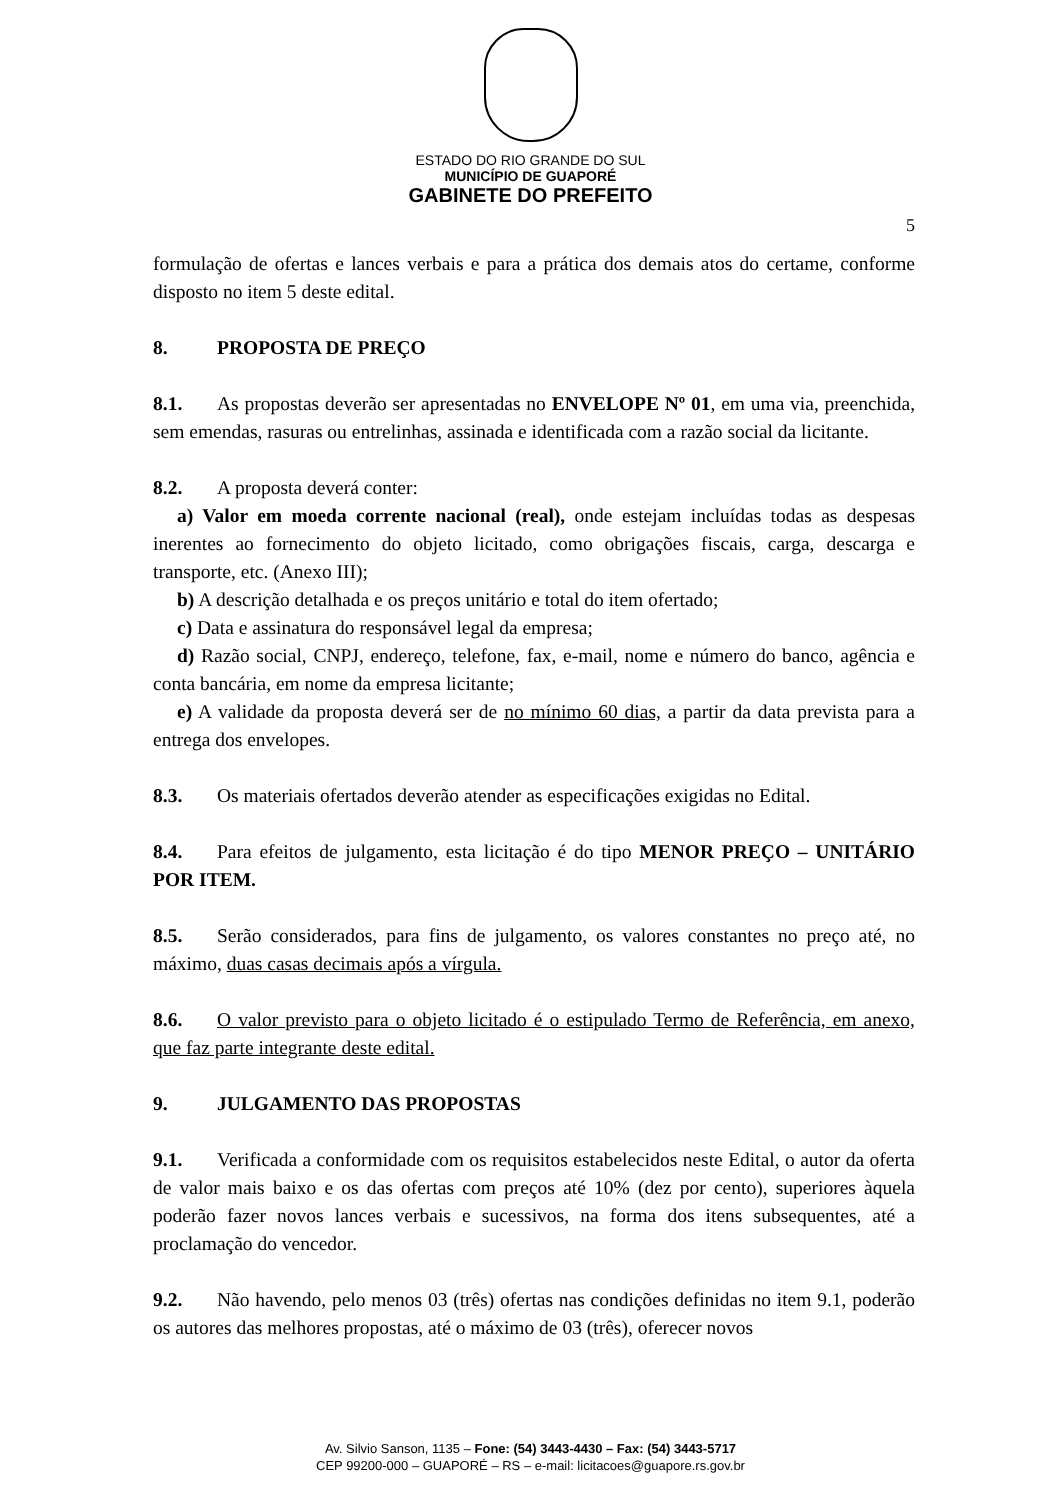ESTADO DO RIO GRANDE DO SUL
MUNICÍPIO DE GUAPORÉ
GABINETE DO PREFEITO
5
formulação de ofertas e lances verbais e para a prática dos demais atos do certame, conforme disposto no item 5 deste edital.
8. PROPOSTA DE PREÇO
8.1. As propostas deverão ser apresentadas no ENVELOPE Nº 01, em uma via, preenchida, sem emendas, rasuras ou entrelinhas, assinada e identificada com a razão social da licitante.
8.2. A proposta deverá conter:
a) Valor em moeda corrente nacional (real), onde estejam incluídas todas as despesas inerentes ao fornecimento do objeto licitado, como obrigações fiscais, carga, descarga e transporte, etc. (Anexo III);
b) A descrição detalhada e os preços unitário e total do item ofertado;
c) Data e assinatura do responsável legal da empresa;
d) Razão social, CNPJ, endereço, telefone, fax, e-mail, nome e número do banco, agência e conta bancária, em nome da empresa licitante;
e) A validade da proposta deverá ser de no mínimo 60 dias, a partir da data prevista para a entrega dos envelopes.
8.3. Os materiais ofertados deverão atender as especificações exigidas no Edital.
8.4. Para efeitos de julgamento, esta licitação é do tipo MENOR PREÇO – UNITÁRIO POR ITEM.
8.5. Serão considerados, para fins de julgamento, os valores constantes no preço até, no máximo, duas casas decimais após a vírgula.
8.6. O valor previsto para o objeto licitado é o estipulado Termo de Referência, em anexo, que faz parte integrante deste edital.
9. JULGAMENTO DAS PROPOSTAS
9.1. Verificada a conformidade com os requisitos estabelecidos neste Edital, o autor da oferta de valor mais baixo e os das ofertas com preços até 10% (dez por cento), superiores àquela poderão fazer novos lances verbais e sucessivos, na forma dos itens subsequentes, até a proclamação do vencedor.
9.2. Não havendo, pelo menos 03 (três) ofertas nas condições definidas no item 9.1, poderão os autores das melhores propostas, até o máximo de 03 (três), oferecer novos
Av. Silvio Sanson, 1135 – Fone: (54) 3443-4430 – Fax: (54) 3443-5717
CEP 99200-000 – GUAPORÉ – RS – e-mail: licitacoes@guapore.rs.gov.br